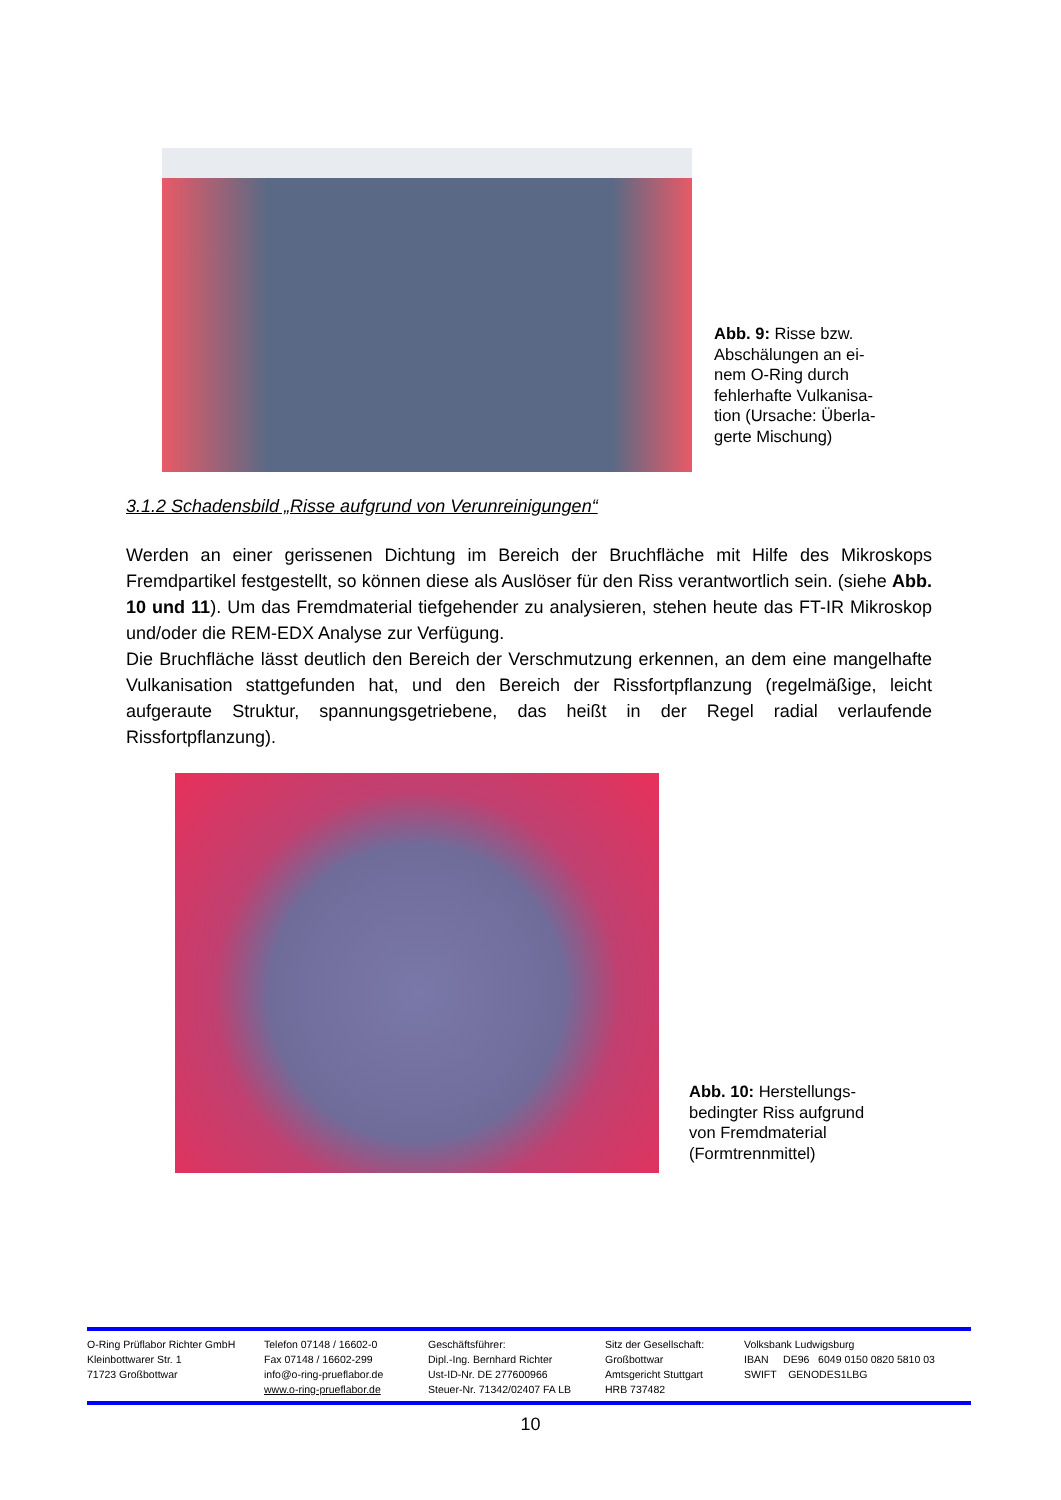Abb. 9: Risse bzw.
Abschälungen an ei-
nem O-Ring durch
fehlerhafte Vulkanisa-
tion (Ursache: Überla-
gerte Mischung)
3.1.2 Schadensbild „Risse aufgrund von Verunreinigungen“
Werden an einer gerissenen Dichtung im Bereich der Bruchfläche mit Hilfe des Mikroskops Fremdpartikel festgestellt, so können diese als Auslöser für den Riss verantwortlich sein. (siehe Abb. 10 und 11). Um das Fremdmaterial tiefgehender zu analysieren, stehen heute das FT-IR Mikroskop und/oder die REM-EDX Analyse zur Verfügung.
Die Bruchfläche lässt deutlich den Bereich der Verschmutzung erkennen, an dem eine mangelhafte Vulkanisation stattgefunden hat, und den Bereich der Rissfortpflanzung (regelmäßige, leicht aufgeraute Struktur, spannungsgetriebene, das heißt in der Regel radial verlaufende Rissfortpflanzung).
Abb. 10: Herstellungs-
bedingter Riss aufgrund
von Fremdmaterial
(Formtrennmittel)
O-Ring Prüflabor Richter GmbH
Kleinbottwarer Str. 1
71723 Großbottwar
Telefon 07148 / 16602-0
Fax 07148 / 16602-299
info@o-ring-prueflabor.de
www.o-ring-prueflabor.de
Geschäftsführer:
Dipl.-Ing. Bernhard Richter
Ust-ID-Nr. DE 277600966
Steuer-Nr. 71342/02407 FA LB
Sitz der Gesellschaft:
Großbottwar
Amtsgericht Stuttgart
HRB 737482
Volksbank Ludwigsburg
IBAN DE96 6049 0150 0820 5810 03
SWIFT GENODES1LBG
10